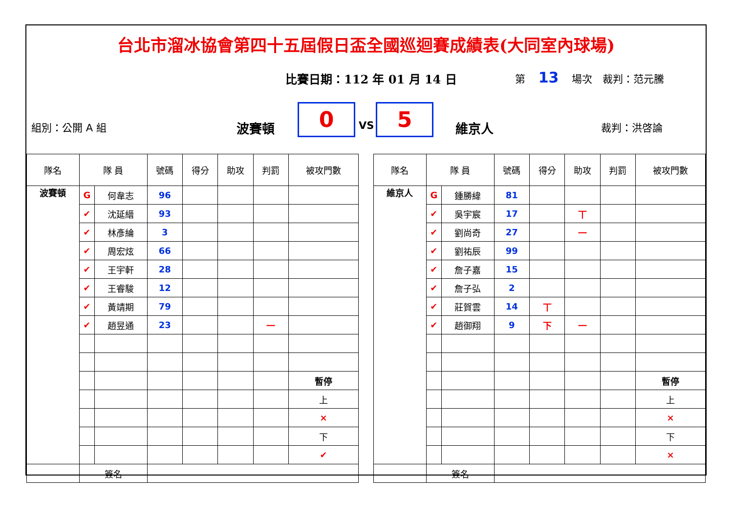台北市溜冰協會第四十五屆假日盃全國巡迴賽成績表(大同室內球場)
比賽日期：112 年 01 月 14 日 第 13 場次　裁判：范元騰
組別：公開 A 組 波賽頓 0 VS 5 維京人 裁判：洪啓論
| 隊名 | 隊 員 | | 號碼 | 得分 | 助攻 | 判罰 | 被攻門數 |
| --- | --- | --- | --- | --- | --- | --- | --- |
| 波賽頓 | G | 何韋志 | 96 | | | | |
| | ✔ | 沈延縉 | 93 | | | | |
| | ✔ | 林彥綸 | 3 | | | | |
| | ✔ | 周宏炫 | 66 | | | | |
| | ✔ | 王宇軒 | 28 | | | | |
| | ✔ | 王睿駿 | 12 | | | | |
| | ✔ | 黃靖期 | 79 | | | | |
| | ✔ | 趙昱通 | 23 | | | 一 | |
| | | | | | | | 暫停 |
| | | | | | | | 上 |
| | | | | | | | × |
| | | | | | | | 下 |
| | | | | | | | ✔ |
| | 簽名 | | | | | | |
| 隊名 | 隊 員 | | 號碼 | 得分 | 助攻 | 判罰 | 被攻門數 |
| --- | --- | --- | --- | --- | --- | --- | --- |
| 維京人 | G | 鍾勝緯 | 81 | | | | |
| | ✔ | 吳宇宸 | 17 | | 丅 | | |
| | ✔ | 劉尚奇 | 27 | | 一 | | |
| | ✔ | 劉祐辰 | 99 | | | | |
| | ✔ | 詹子嘉 | 15 | | | | |
| | ✔ | 詹子弘 | 2 | | | | |
| | ✔ | 莊賀雲 | 14 | 丅 | | | |
| | ✔ | 趙御翔 | 9 | 下 | 一 | | |
| | | | | | | | 暫停 |
| | | | | | | | 上 |
| | | | | | | | × |
| | | | | | | | 下 |
| | | | | | | | × |
| | 簽名 | | | | | | |